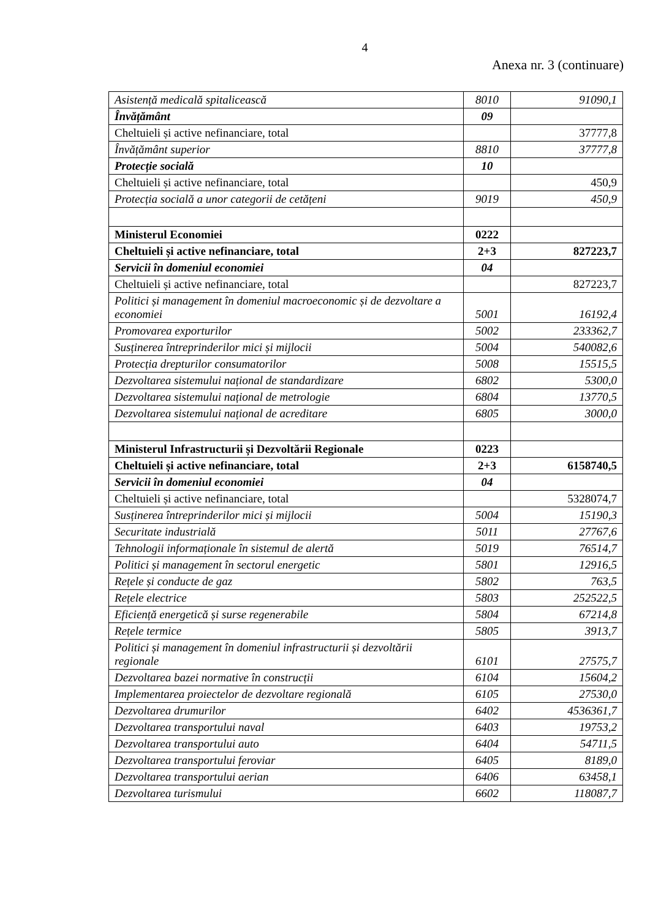4
Anexa nr. 3 (continuare)
| Asistență medicală spitalicească | 8010 | 91090,1 |
| Învățământ | 09 | |
| Cheltuieli și active nefinanciare, total | | 37777,8 |
| Învățământ superior | 8810 | 37777,8 |
| Protecție socială | 10 | |
| Cheltuieli și active nefinanciare, total | | 450,9 |
| Protecția socială a unor categorii de cetățeni | 9019 | 450,9 |
| Ministerul Economiei | 0222 | |
| Cheltuieli și active nefinanciare, total | 2+3 | 827223,7 |
| Servicii în domeniul economiei | 04 | |
| Cheltuieli și active nefinanciare, total | | 827223,7 |
| Politici și management în domeniul macroeconomic și de dezvoltare a economiei | 5001 | 16192,4 |
| Promovarea exporturilor | 5002 | 233362,7 |
| Susținerea întreprinderilor mici și mijlocii | 5004 | 540082,6 |
| Protecția drepturilor consumatorilor | 5008 | 15515,5 |
| Dezvoltarea sistemului național de standardizare | 6802 | 5300,0 |
| Dezvoltarea sistemului național de metrologie | 6804 | 13770,5 |
| Dezvoltarea sistemului național de acreditare | 6805 | 3000,0 |
| Ministerul Infrastructurii și Dezvoltării Regionale | 0223 | |
| Cheltuieli și active nefinanciare, total | 2+3 | 6158740,5 |
| Servicii în domeniul economiei | 04 | |
| Cheltuieli și active nefinanciare, total | | 5328074,7 |
| Susținerea întreprinderilor mici și mijlocii | 5004 | 15190,3 |
| Securitate industrială | 5011 | 27767,6 |
| Tehnologii informaționale în sistemul de alertă | 5019 | 76514,7 |
| Politici și management în sectorul energetic | 5801 | 12916,5 |
| Rețele și conducte de gaz | 5802 | 763,5 |
| Rețele electrice | 5803 | 252522,5 |
| Eficiență energetică și surse regenerabile | 5804 | 67214,8 |
| Rețele termice | 5805 | 3913,7 |
| Politici și management în domeniul infrastructurii și dezvoltării regionale | 6101 | 27575,7 |
| Dezvoltarea bazei normative în construcții | 6104 | 15604,2 |
| Implementarea proiectelor de dezvoltare regională | 6105 | 27530,0 |
| Dezvoltarea drumurilor | 6402 | 4536361,7 |
| Dezvoltarea transportului naval | 6403 | 19753,2 |
| Dezvoltarea transportului auto | 6404 | 54711,5 |
| Dezvoltarea transportului feroviar | 6405 | 8189,0 |
| Dezvoltarea transportului aerian | 6406 | 63458,1 |
| Dezvoltarea turismului | 6602 | 118087,7 |